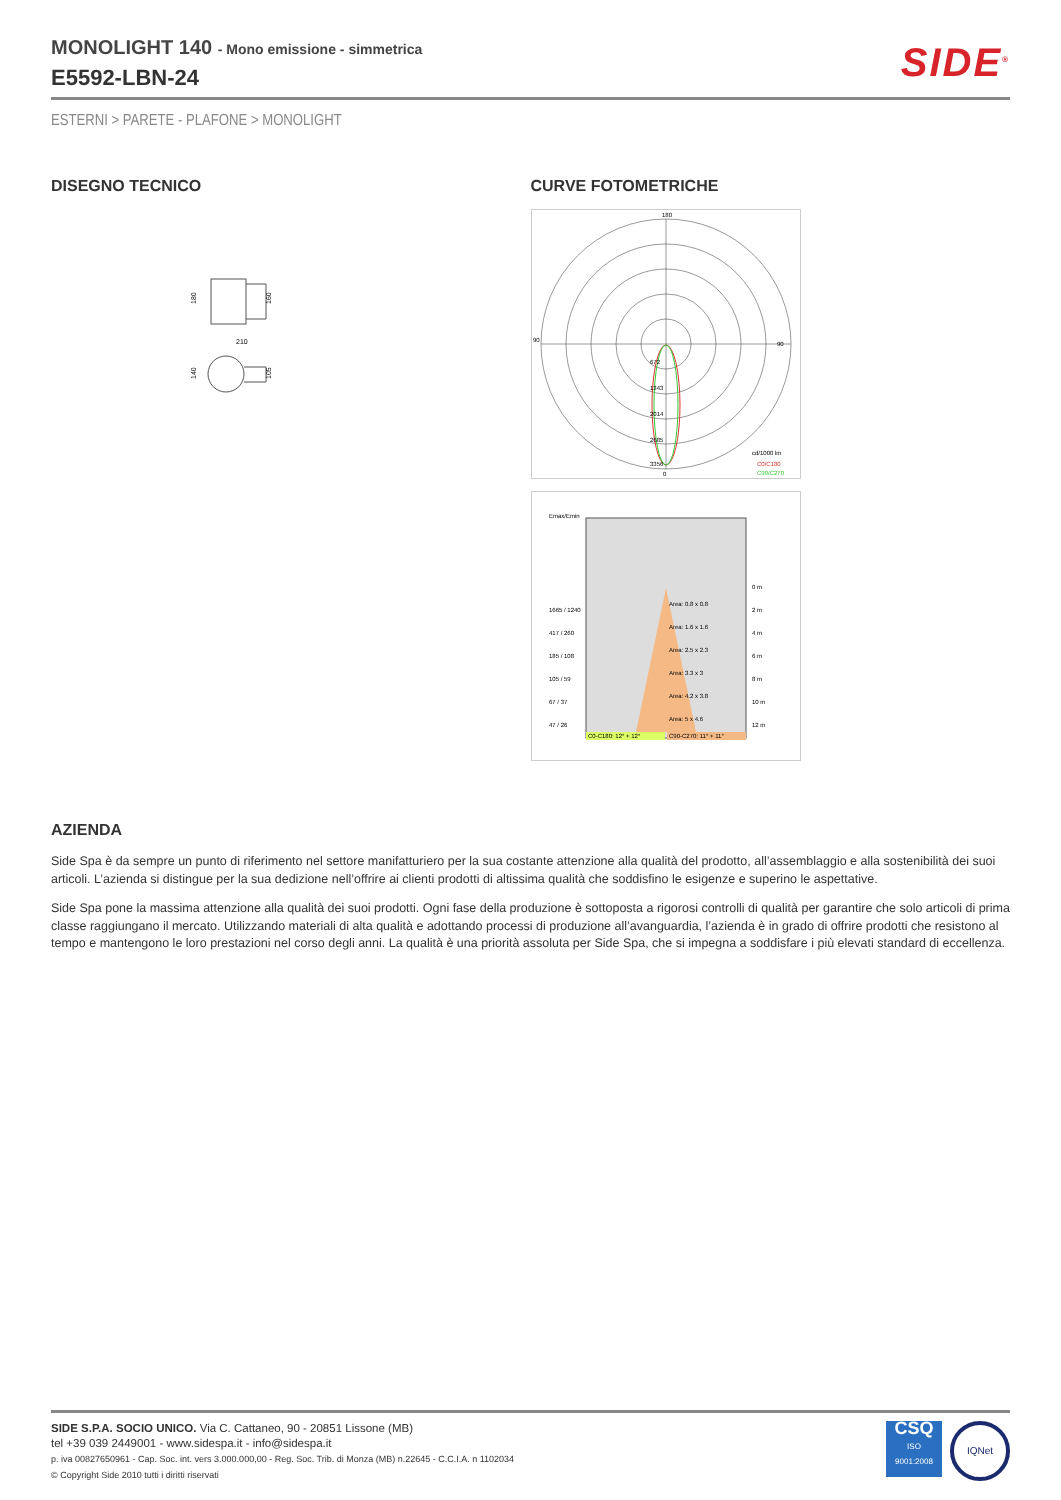MONOLIGHT 140 - Mono emissione - simmetrica
E5592-LBN-24
SIDE<sup>®</sup>
ESTERNI > PARETE - PLAFONE > MONOLIGHT
DISEGNO TECNICO
180
160
210
140
105
CURVE FOTOMETRICHE
180
90
90
0
672
1343
2014
2685
3356
cd/1000 lm
C0/C180
C90/C270
Emax/Emin
1665 / 1240
417 / 260
185 / 108
105 / 59
67 / 37
47 / 26
0 m
2 m
4 m
6 m
8 m
10 m
12 m
Area: 0.8 x 0.8
Area: 1.6 x 1.6
Area: 2.5 x 2.3
Area: 3.3 x 3
Area: 4.2 x 3.8
Area: 5 x 4.6
C0-C180: 12° + 12°
C90-C270: 11° + 11°
AZIENDA
Side Spa è da sempre un punto di riferimento nel settore manifatturiero per la sua costante attenzione alla qualità del prodotto, all’assemblaggio e alla sostenibilità dei suoi articoli. L’azienda si distingue per la sua dedizione nell’offrire ai clienti prodotti di altissima qualità che soddisfino le esigenze e superino le aspettative.
Side Spa pone la massima attenzione alla qualità dei suoi prodotti. Ogni fase della produzione è sottoposta a rigorosi controlli di qualità per garantire che solo articoli di prima classe raggiungano il mercato. Utilizzando materiali di alta qualità e adottando processi di produzione all’avanguardia, l’azienda è in grado di offrire prodotti che resistono al tempo e mantengono le loro prestazioni nel corso degli anni. La qualità è una priorità assoluta per Side Spa, che si impegna a soddisfare i più elevati standard di eccellenza.
SIDE S.P.A. SOCIO UNICO. Via C. Cattaneo, 90 - 20851 Lissone (MB)
tel +39 039 2449001 - www.sidespa.it - info@sidespa.it
p. iva 00827650961 - Cap. Soc. int. vers 3.000.000,00 - Reg. Soc. Trib. di Monza (MB) n.22645 - C.C.I.A. n 1102034
© Copyright Side 2010 tutti i diritti riservati
CSQ
ISO
9001:2008
IQNet